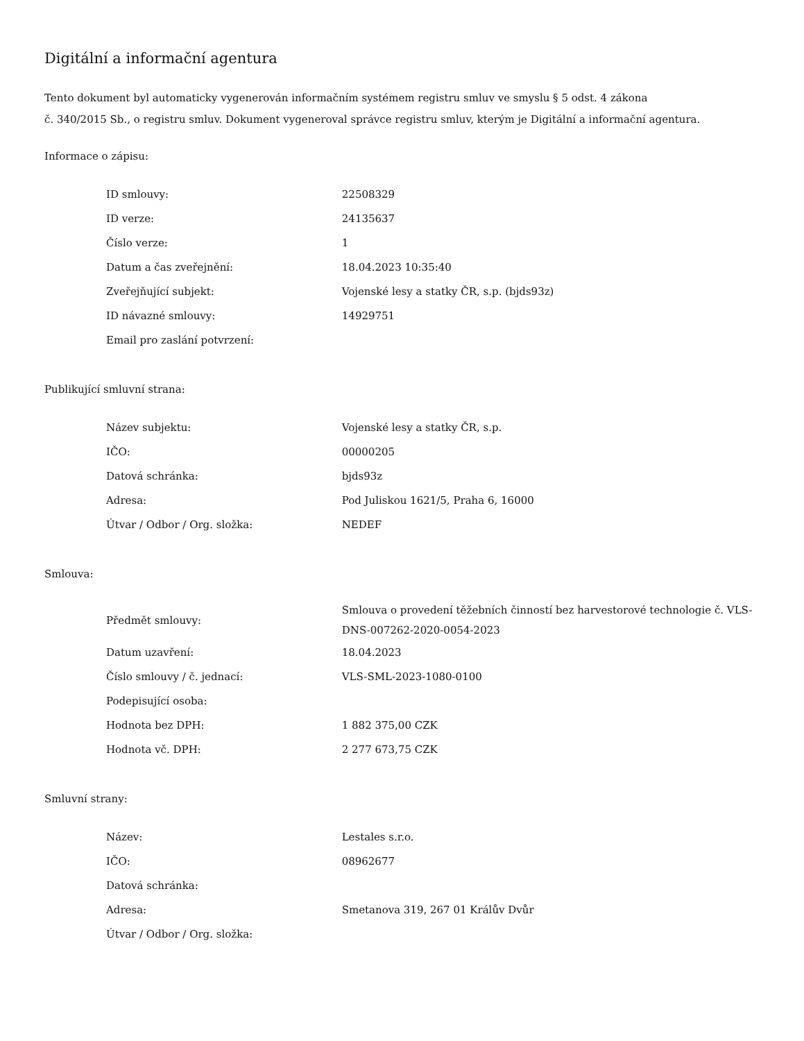Digitální a informační agentura
Tento dokument byl automaticky vygenerován informačním systémem registru smluv ve smyslu § 5 odst. 4 zákona
č. 340/2015 Sb., o registru smluv. Dokument vygeneroval správce registru smluv, kterým je Digitální a informační agentura.
Informace o zápisu:
| ID smlouvy: | 22508329 |
| ID verze: | 24135637 |
| Číslo verze: | 1 |
| Datum a čas zveřejnění: | 18.04.2023 10:35:40 |
| Zveřejňující subjekt: | Vojenské lesy a statky ČR, s.p. (bjds93z) |
| ID návazné smlouvy: | 14929751 |
| Email pro zaslání potvrzení: | |
Publikující smluvní strana:
| Název subjektu: | Vojenské lesy a statky ČR, s.p. |
| IČO: | 00000205 |
| Datová schránka: | bjds93z |
| Adresa: | Pod Juliskou 1621/5, Praha 6, 16000 |
| Útvar / Odbor / Org. složka: | NEDEF |
Smlouva:
| Předmět smlouvy: | Smlouva o provedení těžebních činností bez harvestorové technologie č. VLS-DNS-007262-2020-0054-2023 |
| Datum uzavření: | 18.04.2023 |
| Číslo smlouvy / č. jednací: | VLS-SML-2023-1080-0100 |
| Podepisující osoba: | |
| Hodnota bez DPH: | 1 882 375,00 CZK |
| Hodnota vč. DPH: | 2 277 673,75 CZK |
Smluvní strany:
| Název: | Lestales s.r.o. |
| IČO: | 08962677 |
| Datová schránka: | |
| Adresa: | Smetanova 319, 267 01 Králův Dvůr |
| Útvar / Odbor / Org. složka: | |